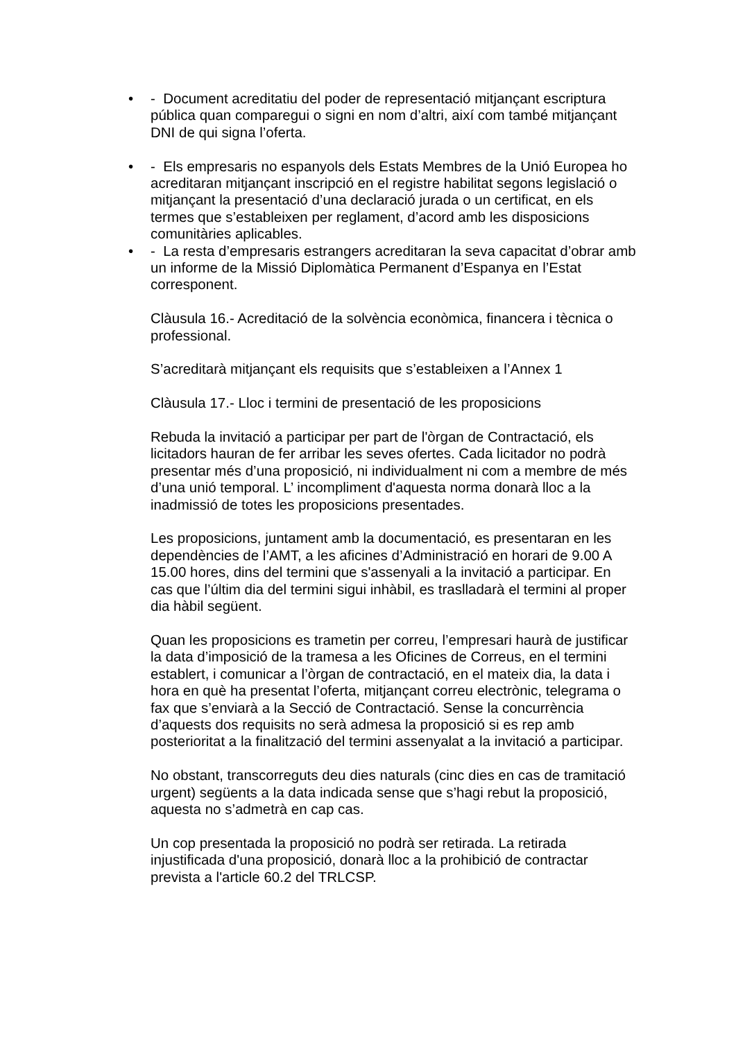• - Document acreditatiu del poder de representació mitjançant escriptura pública quan comparegui o signi en nom d’altri, així com també mitjançant DNI de qui signa l’oferta.
• - Els empresaris no espanyols dels Estats Membres de la Unió Europea ho acreditaran mitjançant inscripció en el registre habilitat segons legislació o mitjançant la presentació d’una declaració jurada o un certificat, en els termes que s’estableixen per reglament, d’acord amb les disposicions comunitàries aplicables.
• - La resta d’empresaris estrangers acreditaran la seva capacitat d’obrar amb un informe de la Missió Diplomàtica Permanent d’Espanya en l’Estat corresponent.
Clàusula 16.- Acreditació de la solvència econòmica, financera i tècnica o professional.
S’acreditarà mitjançant els requisits que s’estableixen a l’Annex 1
Clàusula 17.- Lloc i termini de presentació de les proposicions
Rebuda la invitació a participar per part de l'òrgan de Contractació, els licitadors hauran de fer arribar les seves ofertes. Cada licitador no podrà presentar més d’una proposició, ni individualment ni com a membre de més d’una unió temporal. L’ incompliment d'aquesta norma donarà lloc a la inadmissió de totes les proposicions presentades.
Les proposicions, juntament amb la documentació, es presentaran en les dependències de l’AMT, a les aficines d’Administració en horari de 9.00 A 15.00 hores, dins del termini que s'assenyali a la invitació a participar. En cas que l’últim dia del termini sigui inhàbil, es traslladarà el termini al proper dia hàbil següent.
Quan les proposicions es trametin per correu, l’empresari haurà de justificar la data d’imposició de la tramesa a les Oficines de Correus, en el termini establert, i comunicar a l’òrgan de contractació, en el mateix dia, la data i hora en què ha presentat l’oferta, mitjançant correu electrònic, telegrama o fax que s’enviarà a la Secció de Contractació. Sense la concurrència d’aquests dos requisits no serà admesa la proposició si es rep amb posterioritat a la finalització del termini assenyalat a la invitació a participar.
No obstant, transcorreguts deu dies naturals (cinc dies en cas de tramitació urgent) següents a la data indicada sense que s’hagi rebut la proposició, aquesta no s’admetrà en cap cas.
Un cop presentada la proposició no podrà ser retirada. La retirada injustificada d'una proposició, donarà lloc a la prohibició de contractar prevista a l'article 60.2 del TRLCSP.